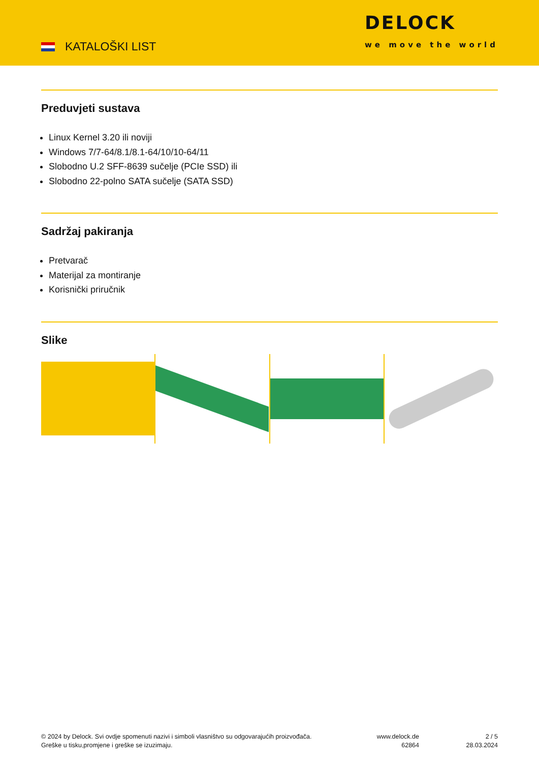KATALOŠKI LIST
DELOCK
we move the world
Preduvjeti sustava
Linux Kernel 3.20 ili noviji
Windows 7/7-64/8.1/8.1-64/10/10-64/11
Slobodno U.2 SFF-8639 sučelje (PCIe SSD) ili
Slobodno 22-polno SATA sučelje (SATA SSD)
Sadržaj pakiranja
Pretvarač
Materijal za montiranje
Korisnički priručnik
Slike
© 2024 by Delock. Svi ovdje spomenuti nazivi i simboli vlasništvo su odgovarajućih proizvođača.
Greške u tisku,promjene i greške se izuzimaju.
www.delock.de
62864
2 / 5
28.03.2024